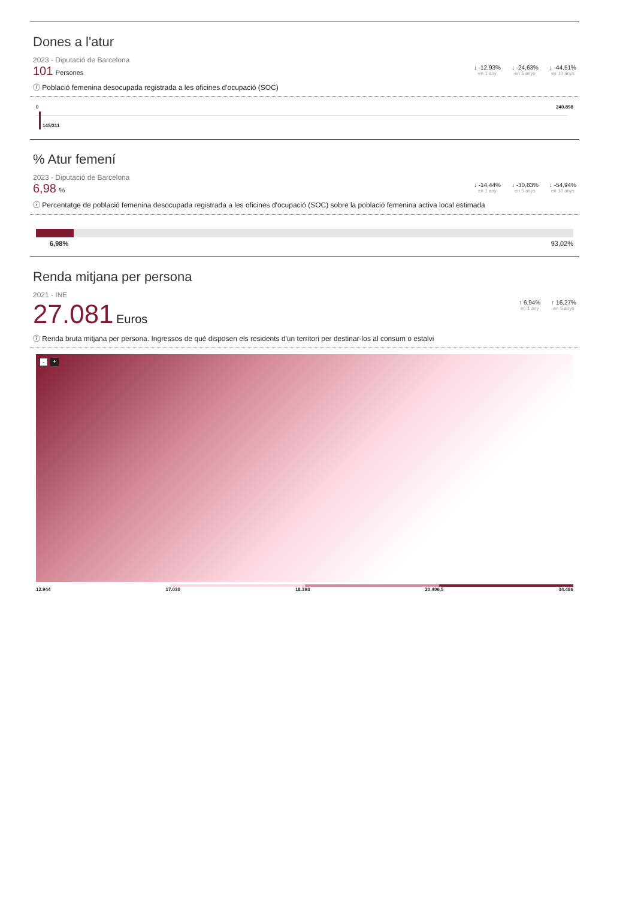Dones a l'atur
2023 - Diputació de Barcelona
101 Persones
↓ -12,93%
en 1 any
↓ -24,63%
en 5 anys
↓ -44,51%
en 10 anys
ⓘ Població femenina desocupada registrada a les oficines d'ocupació (SOC)
0 240.898
145/311
% Atur femení
2023 - Diputació de Barcelona
6,98 %
↓ -14,44%
en 1 any
↓ -30,83%
en 5 anys
↓ -54,94%
en 10 anys
ⓘ Percentatge de població femenina desocupada registrada a les oficines d'ocupació (SOC) sobre la població femenina activa local estimada
6,98% 93,02%
Renda mitjana per persona
2021 - INE
27.081 Euros
↑ 6,94%
en 1 any
↑ 16,27%
en 5 anys
ⓘ Renda bruta mitjana per persona. Ingressos de què disposen els residents d'un territori per destinar-los al consum o estalvi
- +
12.944 17.030 18.393 20.406,5 34.486